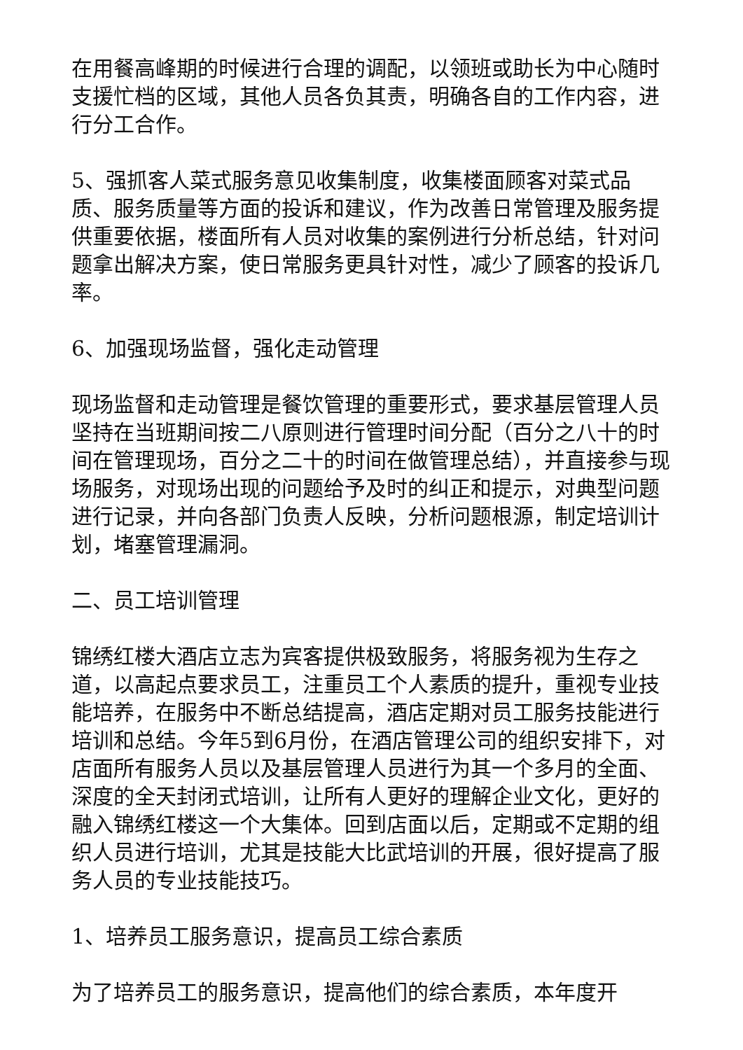在用餐高峰期的时候进行合理的调配，以领班或助长为中心随时支援忙档的区域，其他人员各负其责，明确各自的工作内容，进行分工合作。
5、强抓客人菜式服务意见收集制度，收集楼面顾客对菜式品质、服务质量等方面的投诉和建议，作为改善日常管理及服务提供重要依据，楼面所有人员对收集的案例进行分析总结，针对问题拿出解决方案，使日常服务更具针对性，减少了顾客的投诉几率。
6、加强现场监督，强化走动管理
现场监督和走动管理是餐饮管理的重要形式，要求基层管理人员坚持在当班期间按二八原则进行管理时间分配（百分之八十的时间在管理现场，百分之二十的时间在做管理总结），并直接参与现场服务，对现场出现的问题给予及时的纠正和提示，对典型问题进行记录，并向各部门负责人反映，分析问题根源，制定培训计划，堵塞管理漏洞。
二、员工培训管理
锦绣红楼大酒店立志为宾客提供极致服务，将服务视为生存之道，以高起点要求员工，注重员工个人素质的提升，重视专业技能培养，在服务中不断总结提高，酒店定期对员工服务技能进行培训和总结。今年5到6月份，在酒店管理公司的组织安排下，对店面所有服务人员以及基层管理人员进行为其一个多月的全面、深度的全天封闭式培训，让所有人更好的理解企业文化，更好的融入锦绣红楼这一个大集体。回到店面以后，定期或不定期的组织人员进行培训，尤其是技能大比武培训的开展，很好提高了服务人员的专业技能技巧。
1、培养员工服务意识，提高员工综合素质
为了培养员工的服务意识，提高他们的综合素质，本年度开